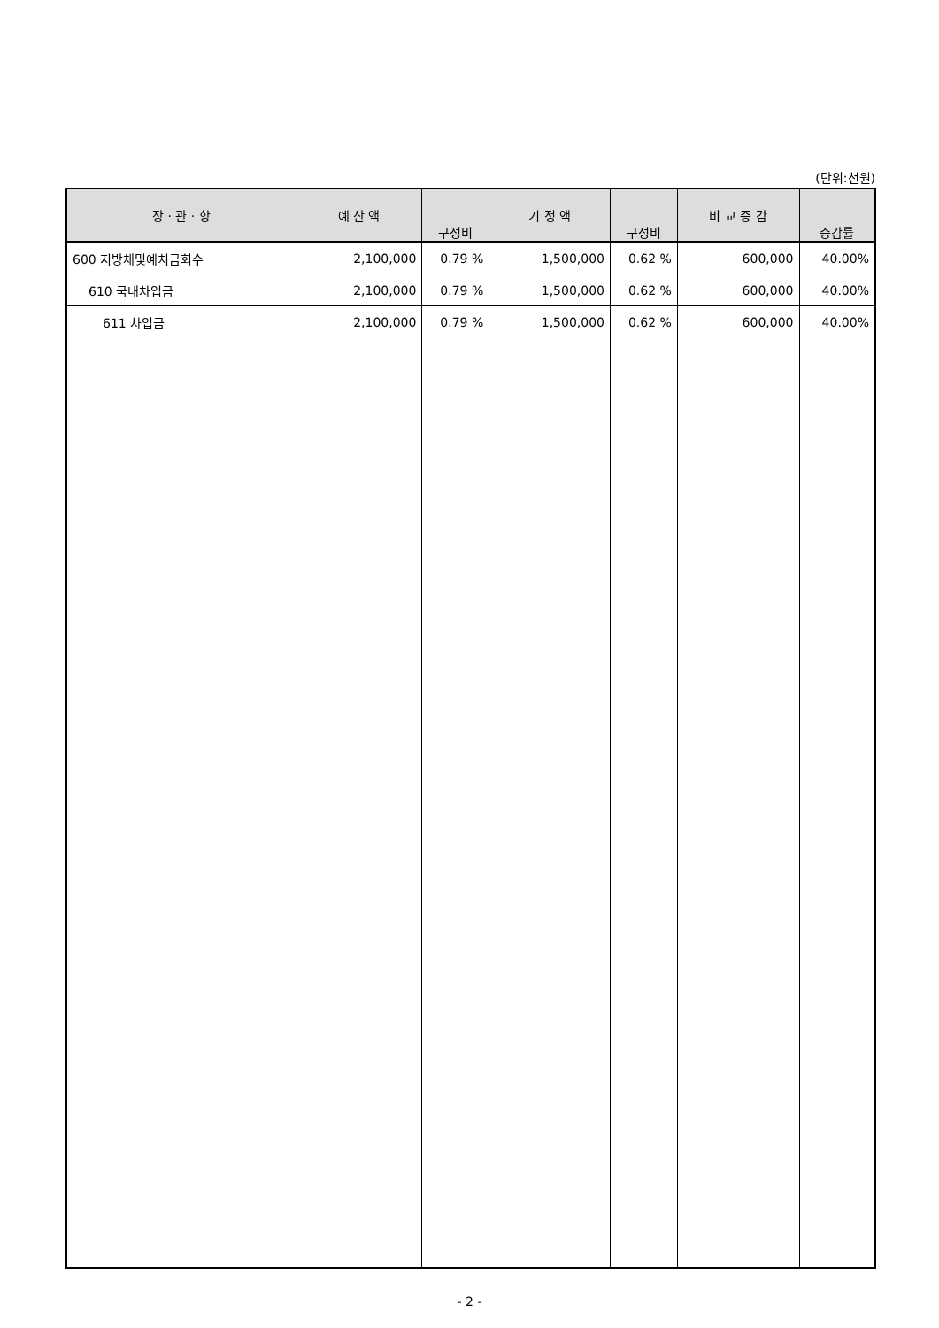(단위:천원)
| 장 · 관 · 항 | 예 산 액 | 구성비 | 기 정 액 | 구성비 | 비 교 증 감 | 증감률 |
| --- | --- | --- | --- | --- | --- | --- |
| 600 지방채및예치금회수 | 2,100,000 | 0.79 % | 1,500,000 | 0.62 % | 600,000 | 40.00% |
| 610 국내차입금 | 2,100,000 | 0.79 % | 1,500,000 | 0.62 % | 600,000 | 40.00% |
| 611 차입금 | 2,100,000 | 0.79 % | 1,500,000 | 0.62 % | 600,000 | 40.00% |
- 2 -